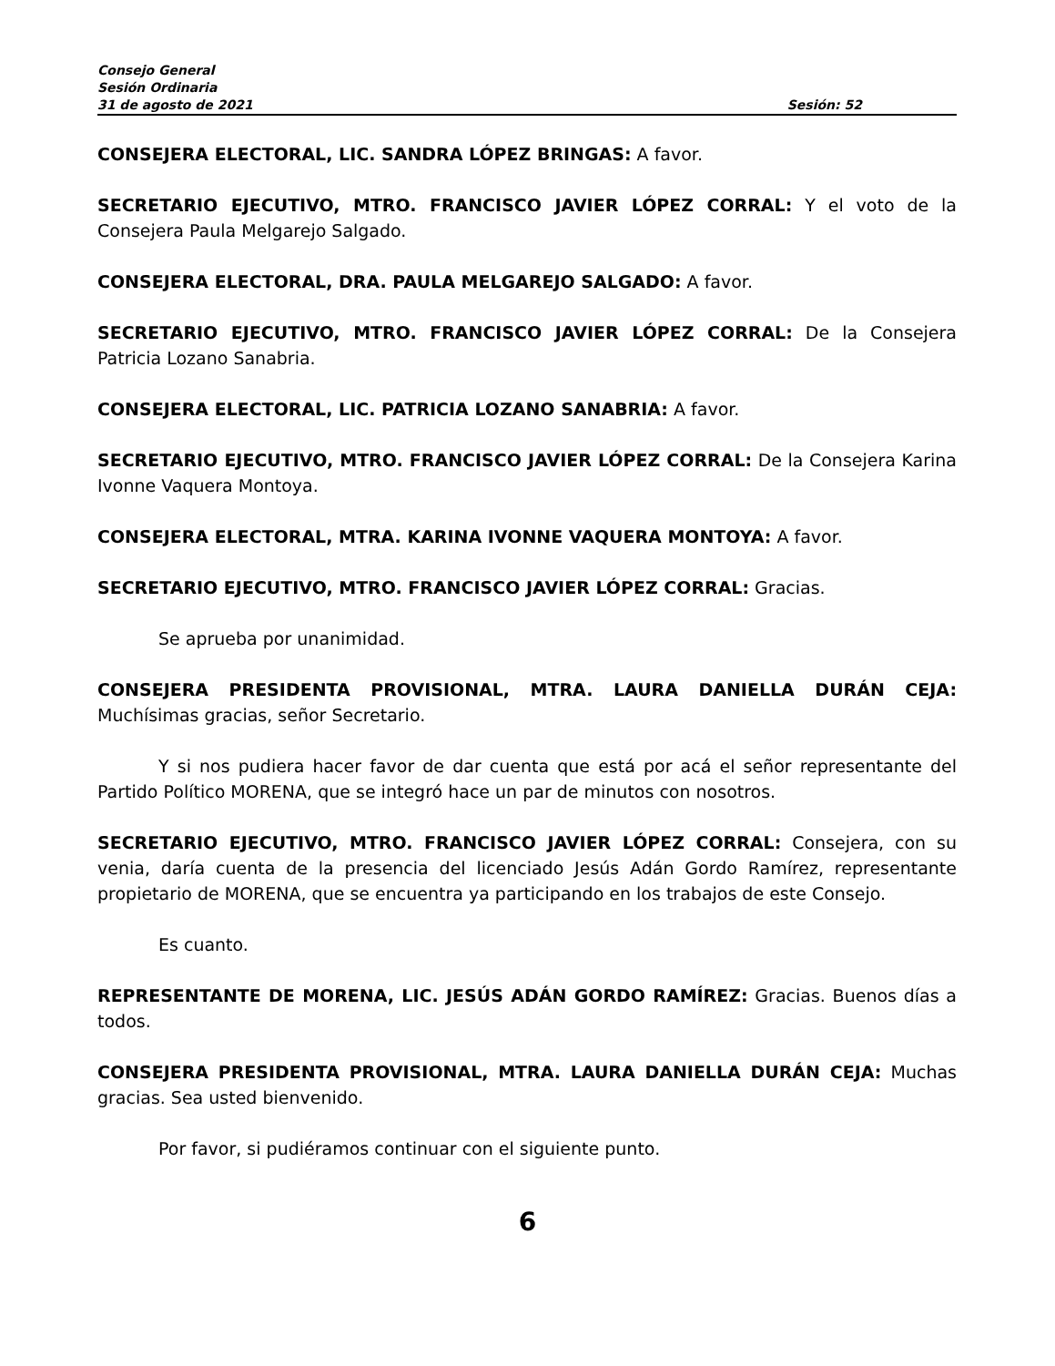Consejo General
Sesión Ordinaria
31 de agosto de 2021 Sesión: 52
CONSEJERA ELECTORAL, LIC. SANDRA LÓPEZ BRINGAS: A favor.
SECRETARIO EJECUTIVO, MTRO. FRANCISCO JAVIER LÓPEZ CORRAL: Y el voto de la Consejera Paula Melgarejo Salgado.
CONSEJERA ELECTORAL, DRA. PAULA MELGAREJO SALGADO: A favor.
SECRETARIO EJECUTIVO, MTRO. FRANCISCO JAVIER LÓPEZ CORRAL: De la Consejera Patricia Lozano Sanabria.
CONSEJERA ELECTORAL, LIC. PATRICIA LOZANO SANABRIA: A favor.
SECRETARIO EJECUTIVO, MTRO. FRANCISCO JAVIER LÓPEZ CORRAL: De la Consejera Karina Ivonne Vaquera Montoya.
CONSEJERA ELECTORAL, MTRA. KARINA IVONNE VAQUERA MONTOYA: A favor.
SECRETARIO EJECUTIVO, MTRO. FRANCISCO JAVIER LÓPEZ CORRAL: Gracias.
Se aprueba por unanimidad.
CONSEJERA PRESIDENTA PROVISIONAL, MTRA. LAURA DANIELLA DURÁN CEJA: Muchísimas gracias, señor Secretario.
Y si nos pudiera hacer favor de dar cuenta que está por acá el señor representante del Partido Político MORENA, que se integró hace un par de minutos con nosotros.
SECRETARIO EJECUTIVO, MTRO. FRANCISCO JAVIER LÓPEZ CORRAL: Consejera, con su venia, daría cuenta de la presencia del licenciado Jesús Adán Gordo Ramírez, representante propietario de MORENA, que se encuentra ya participando en los trabajos de este Consejo.
Es cuanto.
REPRESENTANTE DE MORENA, LIC. JESÚS ADÁN GORDO RAMÍREZ: Gracias. Buenos días a todos.
CONSEJERA PRESIDENTA PROVISIONAL, MTRA. LAURA DANIELLA DURÁN CEJA: Muchas gracias. Sea usted bienvenido.
Por favor, si pudiéramos continuar con el siguiente punto.
6